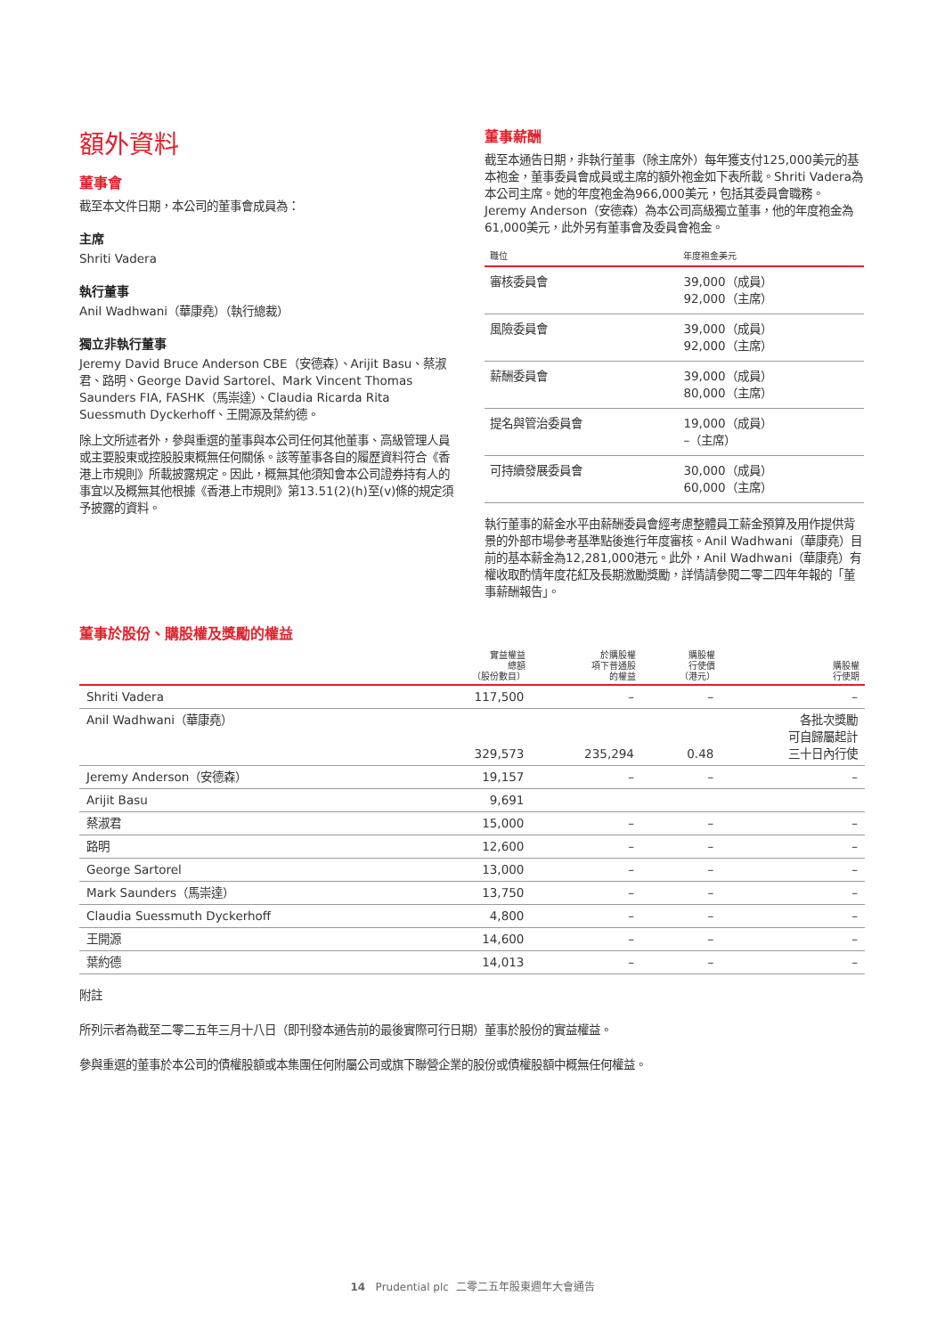額外資料
董事會
截至本文件日期，本公司的董事會成員為：
主席
Shriti Vadera
執行董事
Anil Wadhwani（華康堯）（執行總裁）
獨立非執行董事
Jeremy David Bruce Anderson CBE（安德森）、Arijit Basu、蔡淑君、路明、George David Sartorel、Mark Vincent Thomas Saunders FIA, FASHK（馬崇達）、Claudia Ricarda Rita Suessmuth Dyckerhoff、王開源及葉約德。
除上文所述者外，參與重選的董事與本公司任何其他董事、高級管理人員或主要股東或控股股東概無任何關係。該等董事各自的履歷資料符合《香港上市規則》所載披露規定。因此，概無其他須知會本公司證券持有人的事宜以及概無其他根據《香港上市規則》第13.51(2)(h)至(v)條的規定須予披露的資料。
董事薪酬
截至本通告日期，非執行董事（除主席外）每年獲支付125,000美元的基本袍金，董事委員會成員或主席的額外袍金如下表所載。Shriti Vadera為本公司主席。她的年度袍金為966,000美元，包括其委員會職務。Jeremy Anderson（安德森）為本公司高級獨立董事，他的年度袍金為61,000美元，此外另有董事會及委員會袍金。
| 職位 | 年度袍金美元 |
| --- | --- |
| 審核委員會 | 39,000（成員） 92,000（主席） |
| 風險委員會 | 39,000（成員） 92,000（主席） |
| 薪酬委員會 | 39,000（成員） 80,000（主席） |
| 提名與管治委員會 | 19,000（成員） –（主席） |
| 可持續發展委員會 | 30,000（成員） 60,000（主席） |
執行董事的薪金水平由薪酬委員會經考慮整體員工薪金預算及用作提供背景的外部市場參考基準點後進行年度審核。Anil Wadhwani（華康堯）目前的基本薪金為12,281,000港元。此外，Anil Wadhwani（華康堯）有權收取酌情年度花紅及長期激勵獎勵，詳情請參閱二零二四年年報的「董事薪酬報告」。
董事於股份、購股權及獎勵的權益
| | 實益權益 總額 （股份數目） | 於購股權 項下普通股 的權益 | 購股權 行使價 （港元） | 購股權 行使期 |
| --- | --- | --- | --- | --- |
| Shriti Vadera | 117,500 | – | – | – |
| Anil Wadhwani（華康堯） | 329,573 | 235,294 | 0.48 | 各批次獎勵 可自歸屬起計 三十日內行使 |
| Jeremy Anderson（安德森） | 19,157 | – | – | – |
| Arijit Basu | 9,691 | | | |
| 蔡淑君 | 15,000 | – | – | – |
| 路明 | 12,600 | – | – | – |
| George Sartorel | 13,000 | – | – | – |
| Mark Saunders（馬崇達） | 13,750 | – | – | – |
| Claudia Suessmuth Dyckerhoff | 4,800 | – | – | – |
| 王開源 | 14,600 | – | – | – |
| 葉約德 | 14,013 | – | – | – |
附註
所列示者為截至二零二五年三月十八日（即刊發本通告前的最後實際可行日期）董事於股份的實益權益。
參與重選的董事於本公司的債權股額或本集團任何附屬公司或旗下聯營企業的股份或債權股額中概無任何權益。
14 Prudential plc 二零二五年股東週年大會通告